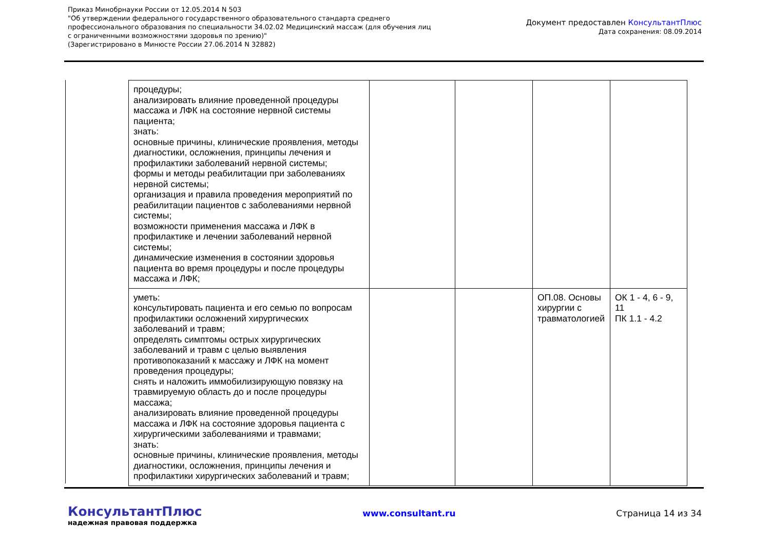Приказ Минобрнауки России от 12.05.2014 N 503
"Об утверждении федерального государственного образовательного стандарта среднего
профессионального образования по специальности 34.02.02 Медицинский массаж (для обучения лиц
с ограниченными возможностями здоровья по зрению)"
(Зарегистрировано в Минюсте России 27.06.2014 N 32882)
Документ предоставлен КонсультантПлюс
Дата сохранения: 08.09.2014
| процедуры; анализировать влияние проведенной процедуры массажа и ЛФК на состояние нервной системы пациента; знать: основные причины, клинические проявления, методы диагностики, осложнения, принципы лечения и профилактики заболеваний нервной системы; формы и методы реабилитации при заболеваниях нервной системы; организация и правила проведения мероприятий по реабилитации пациентов с заболеваниями нервной системы; возможности применения массажа и ЛФК в профилактике и лечении заболеваний нервной системы; динамические изменения в состоянии здоровья пациента во время процедуры и после процедуры массажа и ЛФК; | | | | |
| уметь: консультировать пациента и его семью по вопросам профилактики осложнений хирургических заболеваний и травм; определять симптомы острых хирургических заболеваний и травм с целью выявления противопоказаний к массажу и ЛФК на момент проведения процедуры; снять и наложить иммобилизирующую повязку на травмируемую область до и после процедуры массажа; анализировать влияние проведенной процедуры массажа и ЛФК на состояние здоровья пациента с хирургическими заболеваниями и травмами; знать: основные причины, клинические проявления, методы диагностики, осложнения, принципы лечения и профилактики хирургических заболеваний и травм; | | | ОП.08. Основы хирургии с травматологией | ОК 1 - 4, 6 - 9, 11 ПК 1.1 - 4.2 |
КонсультантПлюс
надежная правовая поддержка
www.consultant.ru Страница 14 из 34